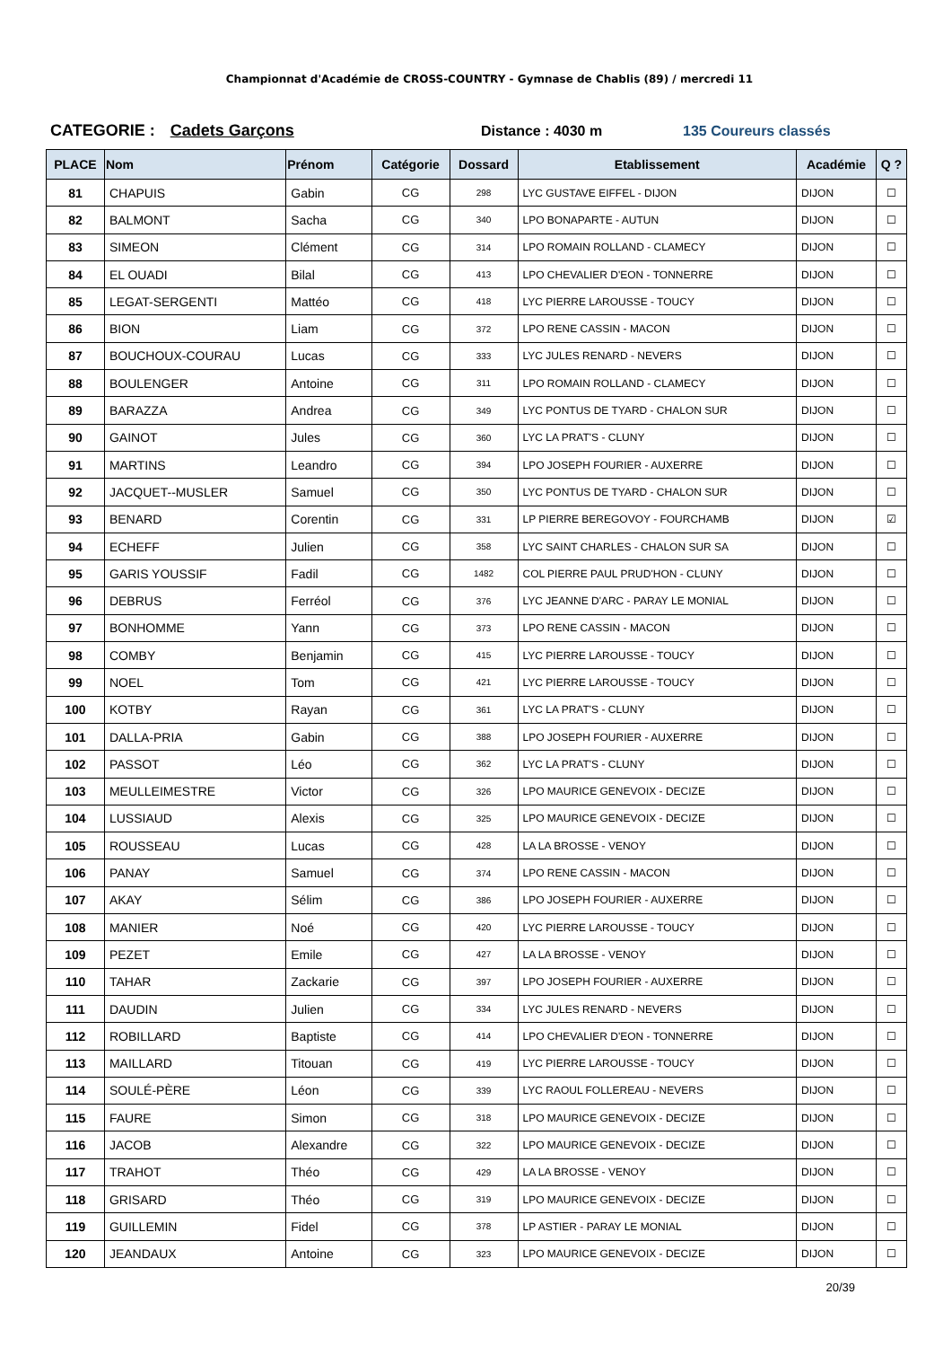Championnat d'Académie de CROSS-COUNTRY - Gymnase de Chablis (89) / mercredi 11
CATEGORIE : Cadets Garçons Distance : 4030 m 135 Coureurs classés
| PLACE | Nom | Prénom | Catégorie | Dossard | Etablissement | Académie | Q ? |
| --- | --- | --- | --- | --- | --- | --- | --- |
| 81 | CHAPUIS | Gabin | CG | 298 | LYC GUSTAVE EIFFEL - DIJON | DIJON | ☐ |
| 82 | BALMONT | Sacha | CG | 340 | LPO BONAPARTE - AUTUN | DIJON | ☐ |
| 83 | SIMEON | Clément | CG | 314 | LPO ROMAIN ROLLAND - CLAMECY | DIJON | ☐ |
| 84 | EL OUADI | Bilal | CG | 413 | LPO CHEVALIER D'EON - TONNERRE | DIJON | ☐ |
| 85 | LEGAT-SERGENTI | Mattéo | CG | 418 | LYC PIERRE LAROUSSE - TOUCY | DIJON | ☐ |
| 86 | BION | Liam | CG | 372 | LPO RENE CASSIN - MACON | DIJON | ☐ |
| 87 | BOUCHOUX-COURAU | Lucas | CG | 333 | LYC JULES RENARD - NEVERS | DIJON | ☐ |
| 88 | BOULENGER | Antoine | CG | 311 | LPO ROMAIN ROLLAND - CLAMECY | DIJON | ☐ |
| 89 | BARAZZA | Andrea | CG | 349 | LYC PONTUS DE TYARD - CHALON SUR | DIJON | ☐ |
| 90 | GAINOT | Jules | CG | 360 | LYC LA PRAT'S - CLUNY | DIJON | ☐ |
| 91 | MARTINS | Leandro | CG | 394 | LPO JOSEPH FOURIER - AUXERRE | DIJON | ☐ |
| 92 | JACQUET--MUSLER | Samuel | CG | 350 | LYC PONTUS DE TYARD - CHALON SUR | DIJON | ☐ |
| 93 | BENARD | Corentin | CG | 331 | LP PIERRE BEREGOVOY - FOURCHAMB | DIJON | ☑ |
| 94 | ECHEFF | Julien | CG | 358 | LYC SAINT CHARLES - CHALON SUR SA | DIJON | ☐ |
| 95 | GARIS YOUSSIF | Fadil | CG | 1482 | COL PIERRE PAUL PRUD'HON - CLUNY | DIJON | ☐ |
| 96 | DEBRUS | Ferréol | CG | 376 | LYC JEANNE D'ARC - PARAY LE MONIAL | DIJON | ☐ |
| 97 | BONHOMME | Yann | CG | 373 | LPO RENE CASSIN - MACON | DIJON | ☐ |
| 98 | COMBY | Benjamin | CG | 415 | LYC PIERRE LAROUSSE - TOUCY | DIJON | ☐ |
| 99 | NOEL | Tom | CG | 421 | LYC PIERRE LAROUSSE - TOUCY | DIJON | ☐ |
| 100 | KOTBY | Rayan | CG | 361 | LYC LA PRAT'S - CLUNY | DIJON | ☐ |
| 101 | DALLA-PRIA | Gabin | CG | 388 | LPO JOSEPH FOURIER - AUXERRE | DIJON | ☐ |
| 102 | PASSOT | Léo | CG | 362 | LYC LA PRAT'S - CLUNY | DIJON | ☐ |
| 103 | MEULLEIMESTRE | Victor | CG | 326 | LPO MAURICE GENEVOIX - DECIZE | DIJON | ☐ |
| 104 | LUSSIAUD | Alexis | CG | 325 | LPO MAURICE GENEVOIX - DECIZE | DIJON | ☐ |
| 105 | ROUSSEAU | Lucas | CG | 428 | LA LA BROSSE - VENOY | DIJON | ☐ |
| 106 | PANAY | Samuel | CG | 374 | LPO RENE CASSIN - MACON | DIJON | ☐ |
| 107 | AKAY | Sélim | CG | 386 | LPO JOSEPH FOURIER - AUXERRE | DIJON | ☐ |
| 108 | MANIER | Noé | CG | 420 | LYC PIERRE LAROUSSE - TOUCY | DIJON | ☐ |
| 109 | PEZET | Emile | CG | 427 | LA LA BROSSE - VENOY | DIJON | ☐ |
| 110 | TAHAR | Zackarie | CG | 397 | LPO JOSEPH FOURIER - AUXERRE | DIJON | ☐ |
| 111 | DAUDIN | Julien | CG | 334 | LYC JULES RENARD - NEVERS | DIJON | ☐ |
| 112 | ROBILLARD | Baptiste | CG | 414 | LPO CHEVALIER D'EON - TONNERRE | DIJON | ☐ |
| 113 | MAILLARD | Titouan | CG | 419 | LYC PIERRE LAROUSSE - TOUCY | DIJON | ☐ |
| 114 | SOULÉ-PÈRE | Léon | CG | 339 | LYC RAOUL FOLLEREAU - NEVERS | DIJON | ☐ |
| 115 | FAURE | Simon | CG | 318 | LPO MAURICE GENEVOIX - DECIZE | DIJON | ☐ |
| 116 | JACOB | Alexandre | CG | 322 | LPO MAURICE GENEVOIX - DECIZE | DIJON | ☐ |
| 117 | TRAHOT | Théo | CG | 429 | LA LA BROSSE - VENOY | DIJON | ☐ |
| 118 | GRISARD | Théo | CG | 319 | LPO MAURICE GENEVOIX - DECIZE | DIJON | ☐ |
| 119 | GUILLEMIN | Fidel | CG | 378 | LP ASTIER - PARAY LE MONIAL | DIJON | ☐ |
| 120 | JEANDAUX | Antoine | CG | 323 | LPO MAURICE GENEVOIX - DECIZE | DIJON | ☐ |
20/39